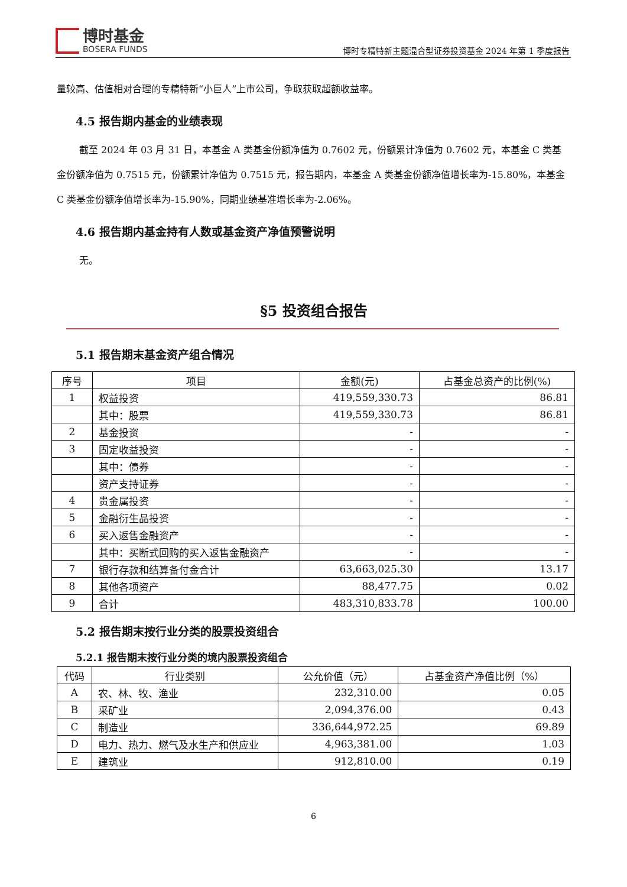博时基金
BOSERA FUNDS
博时专精特新主题混合型证券投资基金 2024 年第 1 季度报告
量较高、估值相对合理的专精特新“小巨人”上市公司，争取获取超额收益率。
4.5 报告期内基金的业绩表现
截至 2024 年 03 月 31 日，本基金 A 类基金份额净值为 0.7602 元，份额累计净值为 0.7602 元，本基金 C 类基金份额净值为 0.7515 元，份额累计净值为 0.7515 元，报告期内，本基金 A 类基金份额净值增长率为-15.80%，本基金 C 类基金份额净值增长率为-15.90%，同期业绩基准增长率为-2.06%。
4.6 报告期内基金持有人数或基金资产净值预警说明
无。
§5 投资组合报告
5.1 报告期末基金资产组合情况
| 序号 | 项目 | 金额(元) | 占基金总资产的比例(%) |
| --- | --- | --- | --- |
| 1 | 权益投资 | 419,559,330.73 | 86.81 |
| | 其中：股票 | 419,559,330.73 | 86.81 |
| 2 | 基金投资 | - | - |
| 3 | 固定收益投资 | - | - |
| | 其中：债券 | - | - |
| | 资产支持证券 | - | - |
| 4 | 贵金属投资 | - | - |
| 5 | 金融衍生品投资 | - | - |
| 6 | 买入返售金融资产 | - | - |
| | 其中：买断式回购的买入返售金融资产 | - | - |
| 7 | 银行存款和结算备付金合计 | 63,663,025.30 | 13.17 |
| 8 | 其他各项资产 | 88,477.75 | 0.02 |
| 9 | 合计 | 483,310,833.78 | 100.00 |
5.2 报告期末按行业分类的股票投资组合
5.2.1 报告期末按行业分类的境内股票投资组合
| 代码 | 行业类别 | 公允价值（元） | 占基金资产净值比例（%） |
| --- | --- | --- | --- |
| A | 农、林、牧、渔业 | 232,310.00 | 0.05 |
| B | 采矿业 | 2,094,376.00 | 0.43 |
| C | 制造业 | 336,644,972.25 | 69.89 |
| D | 电力、热力、燃气及水生产和供应业 | 4,963,381.00 | 1.03 |
| E | 建筑业 | 912,810.00 | 0.19 |
6